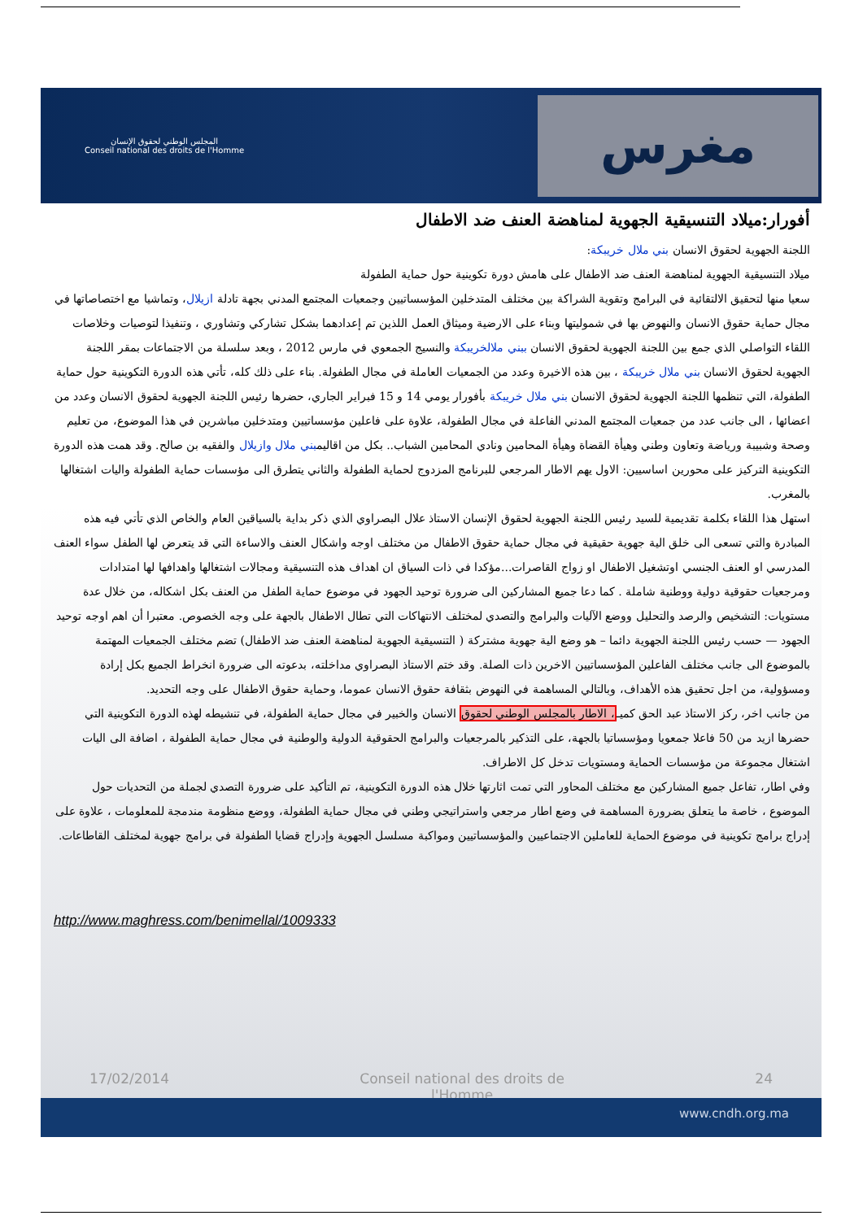المجلس الوطني لحقوق الإنسان
Conseil national des droits de l'Homme
مغرس
أفورار:ميلاد التنسيقية الجهوية لمناهضة العنف ضد الاطفال
اللجنة الجهوية لحقوق الانسان بني ملال خريبكة:
ميلاد التنسيقية الجهوية لمناهضة العنف ضد الاطفال على هامش دورة تكوينية حول حماية الطفولة
سعيا منها لتحقيق الالتقائية في البرامج وتقوية الشراكة بين مختلف المتدخلين المؤسساتيين وجمعيات المجتمع المدني بجهة تادلة ازيلال، وتماشيا مع اختصاصاتها في مجال حماية حقوق الانسان والنهوض بها في شموليتها وبناء على الارضية وميثاق العمل اللذين تم إعدادهما بشكل تشاركي وتشاوري ، وتنفيذا لتوصيات وخلاصات اللقاء التواصلي الذي جمع بين اللجنة الجهوية لحقوق الانسان ببني ملالخريبكة والنسيج الجمعوي في مارس 2012 ، وبعد سلسلة من الاجتماعات بمقر اللجنة الجهوية لحقوق الانسان بني ملال خريبكة ، بين هذه الاخيرة وعدد من الجمعيات العاملة في مجال الطفولة. بناء على ذلك كله، تأتي هذه الدورة التكوينية حول حماية الطفولة، التي تنظمها اللجنة الجهوية لحقوق الانسان بني ملال خريبكة بأفورار يومي 14 و 15 فبراير الجاري، حضرها رئيس اللجنة الجهوية لحقوق الانسان وعدد من اعضائها ، الى جانب عدد من جمعيات المجتمع المدني الفاعلة في مجال الطفولة، علاوة على فاعلين مؤسساتيين ومتدخلين مباشرين في هذا الموضوع، من تعليم وصحة وشبيبة ورياضة وتعاون وطني وهيأة القضاة وهيأة المحامين ونادي المحامين الشباب.. بكل من اقاليمبني ملال وازيلال والفقيه بن صالح. وقد همت هذه الدورة التكوينية التركيز على محورين اساسيين: الاول يهم الاطار المرجعي للبرنامج المزدوج لحماية الطفولة والثاني يتطرق الى مؤسسات حماية الطفولة واليات اشتغالها بالمغرب.
استهل هذا اللقاء بكلمة تقديمية للسيد رئيس اللجنة الجهوية لحقوق الإنسان الاستاذ علال البصراوي الذي ذكر بداية بالسياقين العام والخاص الذي تأتي فيه هذه المبادرة والتي تسعى الى خلق الية جهوية حقيقية في مجال حماية حقوق الاطفال من مختلف اوجه واشكال العنف والاساءة التي قد يتعرض لها الطفل سواء العنف المدرسي او العنف الجنسي اوتشغيل الاطفال او زواج القاصرات...مؤكدا في ذات السياق ان اهداف هذه التنسيقية ومجالات اشتغالها واهدافها لها امتدادات ومرجعيات حقوقية دولية ووطنية شاملة . كما دعا جميع المشاركين الى ضرورة توحيد الجهود في موضوع حماية الطفل من العنف بكل اشكاله، من خلال عدة مستويات: التشخيص والرصد والتحليل ووضع الآليات والبرامج والتصدي لمختلف الانتهاكات التي تطال الاطفال بالجهة على وجه الخصوص. معتبرا أن اهم اوجه توحيد الجهود — حسب رئيس اللجنة الجهوية دائما – هو وضع الية جهوية مشتركة ( التنسيقية الجهوية لمناهضة العنف ضد الاطفال) تضم مختلف الجمعيات المهتمة بالموضوع الى جانب مختلف الفاعلين المؤسساتيين الاخرين ذات الصلة. وقد ختم الاستاذ البصراوي مداخلته، بدعوته الى ضرورة انخراط الجميع بكل إرادة ومسؤولية، من اجل تحقيق هذه الأهداف، وبالتالي المساهمة في النهوض بثقافة حقوق الانسان عموما، وحماية حقوق الاطفال على وجه التحديد.
من جانب اخر، ركز الاستاذ عبد الحق كميـ، الاطار بالمجلس الوطني لحقوق الانسان والخبير في مجال حماية الطفولة، في تنشيطه لهذه الدورة التكوينية التي حضرها ازيد من 50 فاعلا جمعويا ومؤسساتيا بالجهة، على التذكير بالمرجعيات والبرامج الحقوقية الدولية والوطنية في مجال حماية الطفولة ، اضافة الى اليات اشتغال مجموعة من مؤسسات الحماية ومستويات تدخل كل الاطراف.
وفي اطار، تفاعل جميع المشاركين مع مختلف المحاور التي تمت اثارتها خلال هذه الدورة التكوينية، تم التأكيد على ضرورة التصدي لجملة من التحديات حول الموضوع ، خاصة ما يتعلق بضرورة المساهمة في وضع اطار مرجعي واستراتيجي وطني في مجال حماية الطفولة، ووضع منظومة مندمجة للمعلومات ، علاوة على إدراج برامج تكوينية في موضوع الحماية للعاملين الاجتماعيين والمؤسساتيين ومواكبة مسلسل الجهوية وإدراج قضايا الطفولة في برامج جهوية لمختلف القاطاعات.
http://www.maghress.com/benimellal/1009333
17/02/2014 Conseil national des droits de
l'Homme 24
www.cndh.org.ma